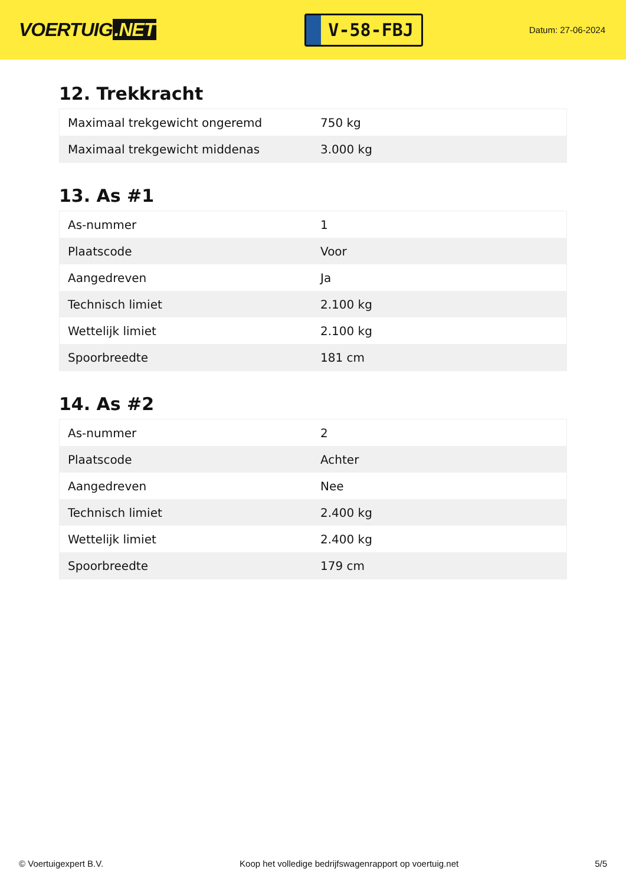VOERTUIG.NET
V-58-FBJ
Datum: 27-06-2024
12. Trekkracht
| Maximaal trekgewicht ongeremd | 750 kg |
| Maximaal trekgewicht middenas | 3.000 kg |
13. As #1
| As-nummer | 1 |
| Plaatscode | Voor |
| Aangedreven | Ja |
| Technisch limiet | 2.100 kg |
| Wettelijk limiet | 2.100 kg |
| Spoorbreedte | 181 cm |
14. As #2
| As-nummer | 2 |
| Plaatscode | Achter |
| Aangedreven | Nee |
| Technisch limiet | 2.400 kg |
| Wettelijk limiet | 2.400 kg |
| Spoorbreedte | 179 cm |
© Voertuigexpert B.V. Koop het volledige bedrijfswagenrapport op voertuig.net 5/5